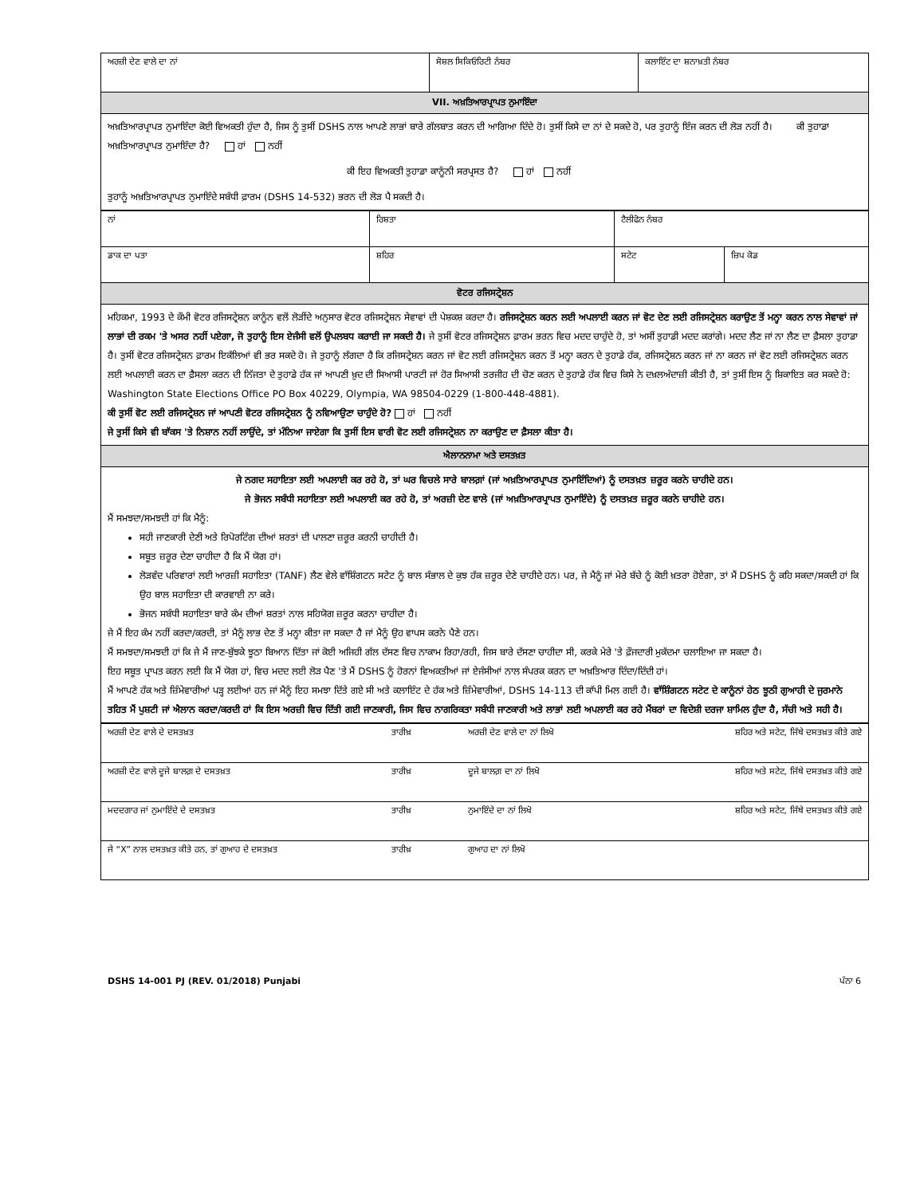| ਅਰਜ਼ੀ ਦੇਣ ਵਾਲੇ ਦਾ ਨਾਂ | ਸੋਸ਼ਲ ਸਿਕਿਓਰਿਟੀ ਨੰਬਰ | ਕਲਾਇੰਟ ਦਾ ਸ਼ਨਾਖ਼ਤੀ ਨੰਬਰ |
| VII. ਅਖ਼ਤਿਆਰਪ੍ਰਾਪਤ ਨੁਮਾਇੰਦਾ | | |
| ਅਖ਼ਤਿਆਰਪ੍ਰਾਪਤ ਨੁਮਾਇੰਦਾ ਕੋਈ ਵਿਅਕਤੀ ਹੁੰਦਾ ਹੈ, ਜਿਸ ਨੂੰ ਤੁਸੀਂ DSHS ਨਾਲ ਆਪਣੇ ਲਾਭਾਂ ਬਾਰੇ ਗੱਲਬਾਤ ਕਰਨ ਦੀ ਆਗਿਆ ਦਿੰਦੇ ਹੋ। ਤੁਸੀਂ ਕਿਸੇ ਦਾ ਨਾਂ ਦੇ ਸਕਦੇ ਹੋ, ਪਰ ਤੁਹਾਨੂੰ ਇੰਜ ਕਰਨ ਦੀ ਲੋੜ ਨਹੀਂ ਹੈ। ਕੀ ਤੁਹਾਡਾ ਅਖ਼ਤਿਆਰਪ੍ਰਾਪਤ ਨੁਮਾਇੰਦਾ ਹੈ? ਹਾਂ ਨਹੀਂ ਕੀ ਇਹ ਵਿਅਕਤੀ ਤੁਹਾਡਾ ਕਾਨੂੰਨੀ ਸਰਪ੍ਰਸਤ ਹੈ? ਹਾਂ ਨਹੀਂ ਤੁਹਾਨੂੰ ਅਖ਼ਤਿਆਰਪ੍ਰਾਪਤ ਨੁਮਾਇੰਦੇ ਸਬੰਧੀ ਫ਼ਾਰਮ (DSHS 14-532) ਭਰਨ ਦੀ ਲੋੜ ਪੈ ਸਕਦੀ ਹੈ। | | |
| ਨਾਂ | ਰਿਸ਼ਤਾ | ਟੈਲੀਫੋਨ ਨੰਬਰ | |
| ਡਾਕ ਦਾ ਪਤਾ | ਸ਼ਹਿਰ | ਸਟੇਟ | ਜ਼ਿਪ ਕੋਡ |
| ਵੋਟਰ ਰਜਿਸਟ੍ਰੇਸ਼ਨ | | | |
| ਮਹਿਕਮਾ, 1993 ਦੇ ਕੌਮੀ ਵੋਟਰ ਰਜਿਸਟ੍ਰੇਸ਼ਨ ਕਾਨੂੰਨ ਵਲੋਂ ਲੋੜੀਂਦੇ ਅਨੁਸਾਰ ਵੋਟਰ ਰਜਿਸਟ੍ਰੇਸ਼ਨ ਸੇਵਾਵਾਂ ਦੀ ਪੇਸ਼ਕਸ਼ ਕਰਦਾ ਹੈ। ਰਜਿਸਟ੍ਰੇਸ਼ਨ ਕਰਨ ਲਈ ਅਪਲਾਈ ਕਰਨ ਜਾਂ ਵੋਟ ਦੇਣ ਲਈ ਰਜਿਸਟ੍ਰੇਸ਼ਨ ਕਰਾਉਣ ਤੋਂ ਮਨ੍ਹਾ ਕਰਨ ਨਾਲ ਸੇਵਾਵਾਂ ਜਾਂ ਲਾਭਾਂ ਦੀ ਰਕਮ 'ਤੇ ਅਸਰ ਨਹੀਂ ਪਏਗਾ, ਜੋ ਤੁਹਾਨੂੰ ਇਸ ਏਜੰਸੀ ਵਲੋਂ ਉਪਲਬਧ ਕਰਾਈ ਜਾ ਸਕਦੀ ਹੈ। ਜੇ ਤੁਸੀਂ ਵੋਟਰ ਰਜਿਸਟ੍ਰੇਸ਼ਨ ਫ਼ਾਰਮ ਭਰਨ ਵਿਚ ਮਦਦ ਚਾਹੁੰਦੇ ਹੋ, ਤਾਂ ਅਸੀਂ ਤੁਹਾਡੀ ਮਦਦ ਕਰਾਂਗੇ। ਮਦਦ ਲੈਣ ਜਾਂ ਨਾ ਲੈਣ ਦਾ ਫ਼ੈਸਲਾ ਤੁਹਾਡਾ ਹੈ। ਤੁਸੀਂ ਵੋਟਰ ਰਜਿਸਟ੍ਰੇਸ਼ਨ ਫ਼ਾਰਮ ਇਕੱਲਿਆਂ ਵੀ ਭਰ ਸਕਦੇ ਹੋ। ਜੇ ਤੁਹਾਨੂੰ ਲੱਗਦਾ ਹੈ ਕਿ ਰਜਿਸਟ੍ਰੇਸ਼ਨ ਕਰਨ ਜਾਂ ਵੋਟ ਲਈ ਰਜਿਸਟ੍ਰੇਸ਼ਨ ਕਰਨ ਤੋਂ ਮਨ੍ਹਾ ਕਰਨ ਦੇ ਤੁਹਾਡੇ ਹੱਕ, ਰਜਿਸਟ੍ਰੇਸ਼ਨ ਕਰਨ ਜਾਂ ਨਾ ਕਰਨ ਜਾਂ ਵੋਟ ਲਈ ਰਜਿਸਟ੍ਰੇਸ਼ਨ ਕਰਨ ਲਈ ਅਪਲਾਈ ਕਰਨ ਦਾ ਫ਼ੈਸਲਾ ਕਰਨ ਦੀ ਨਿੱਜਤਾ ਦੇ ਤੁਹਾਡੇ ਹੱਕ ਜਾਂ ਆਪਣੀ ਖ਼ੁਦ ਦੀ ਸਿਆਸੀ ਪਾਰਟੀ ਜਾਂ ਹੋਰ ਸਿਆਸੀ ਤਰਜੀਹ ਦੀ ਚੋਣ ਕਰਨ ਦੇ ਤੁਹਾਡੇ ਹੱਕ ਵਿਚ ਕਿਸੇ ਨੇ ਦਖ਼ਲਅੰਦਾਜ਼ੀ ਕੀਤੀ ਹੈ, ਤਾਂ ਤੁਸੀਂ ਇਸ ਨੂੰ ਸ਼ਿਕਾਇਤ ਕਰ ਸਕਦੇ ਹੋ: Washington State Elections Office PO Box 40229, Olympia, WA 98504-0229 (1-800-448-4881). ਕੀ ਤੁਸੀਂ ਵੋਟ ਲਈ ਰਜਿਸਟ੍ਰੇਸ਼ਨ ਜਾਂ ਆਪਣੀ ਵੋਟਰ ਰਜਿਸਟ੍ਰੇਸ਼ਨ ਨੂੰ ਨਵਿਆਉਣਾ ਚਾਹੁੰਦੇ ਹੋ? ਹਾਂ ਨਹੀਂ ਜੇ ਤੁਸੀਂ ਕਿਸੇ ਵੀ ਬਾੱਕਸ 'ਤੇ ਨਿਸ਼ਾਨ ਨਹੀਂ ਲਾਉਂਦੇ, ਤਾਂ ਮੰਨਿਆ ਜਾਏਗਾ ਕਿ ਤੁਸੀਂ ਇਸ ਵਾਰੀ ਵੋਟ ਲਈ ਰਜਿਸਟ੍ਰੇਸ਼ਨ ਨਾ ਕਰਾਉਣ ਦਾ ਫ਼ੈਸਲਾ ਕੀਤਾ ਹੈ। | | | |
| ਐਲਾਨਨਾਮਾ ਅਤੇ ਦਸਤਖ਼ਤ | | | |
| ਜੇ ਨਗਦ ਸਹਾਇਤਾ ਲਈ ਅਪਲਾਈ ਕਰ ਰਹੇ ਹੋ, ਤਾਂ ਘਰ ਵਿਚਲੇ ਸਾਰੇ ਬਾਲਗ਼ਾਂ (ਜਾਂ ਅਖ਼ਤਿਆਰਪ੍ਰਾਪਤ ਨੁਮਾਇੰਦਿਆਂ) ਨੂੰ ਦਸਤਖ਼ਤ ਜ਼ਰੂਰ ਕਰਨੇ ਚਾਹੀਦੇ ਹਨ। ਜੇ ਭੋਜਨ ਸਬੰਧੀ ਸਹਾਇਤਾ ਲਈ ਅਪਲਾਈ ਕਰ ਰਹੇ ਹੋ, ਤਾਂ ਅਰਜ਼ੀ ਦੇਣ ਵਾਲੇ (ਜਾਂ ਅਖ਼ਤਿਆਰਪ੍ਰਾਪਤ ਨੁਮਾਇੰਦੇ) ਨੂੰ ਦਸਤਖ਼ਤ ਜ਼ਰੂਰ ਕਰਨੇ ਚਾਹੀਦੇ ਹਨ। ਮੈਂ ਸਮਝਦਾ/ਸਮਝਦੀ ਹਾਂ ਕਿ ਮੈਨੂੰ: ਸਹੀ ਜਾਣਕਾਰੀ ਦੇਣੀ ਅਤੇ ਰਿਪੋਰਟਿੰਗ ਦੀਆਂ ਸ਼ਰਤਾਂ ਦੀ ਪਾਲਣਾ ਜ਼ਰੂਰ ਕਰਨੀ ਚਾਹੀਦੀ ਹੈ। ਸਬੂਤ ਜ਼ਰੂਰ ਦੇਣਾ ਚਾਹੀਦਾ ਹੈ ਕਿ ਮੈਂ ਯੋਗ ਹਾਂ। ਲੋੜਵੰਦ ਪਰਿਵਾਰਾਂ ਲਈ ਆਰਜ਼ੀ ਸਹਾਇਤਾ (TANF) ਲੈਣ ਵੇਲੇ ਵਾੱਸ਼ਿੰਗਟਨ ਸਟੇਟ ਨੂੰ ਬਾਲ ਸੰਭਾਲ ਦੇ ਕੁਝ ਹੱਕ ਜ਼ਰੂਰ ਦੇਣੇ ਚਾਹੀਦੇ ਹਨ। ਪਰ, ਜੇ ਮੈਨੂੰ ਜਾਂ ਮੇਰੇ ਬੱਚੇ ਨੂੰ ਕੋਈ ਖ਼ਤਰਾ ਹੋਏਗਾ, ਤਾਂ ਮੈਂ DSHS ਨੂੰ ਕਹਿ ਸਕਦਾ/ਸਕਦੀ ਹਾਂ ਕਿ ਉਹ ਬਾਲ ਸਹਾਇਤਾ ਦੀ ਕਾਰਵਾਈ ਨਾ ਕਰੇ। ਭੋਜਨ ਸਬੰਧੀ ਸਹਾਇਤਾ ਬਾਰੇ ਕੰਮ ਦੀਆਂ ਸ਼ਰਤਾਂ ਨਾਲ ਸਹਿਯੋਗ ਜ਼ਰੂਰ ਕਰਨਾ ਚਾਹੀਦਾ ਹੈ। ਜੇ ਮੈਂ ਇਹ ਕੰਮ ਨਹੀਂ ਕਰਦਾ/ਕਰਦੀ, ਤਾਂ ਮੈਨੂੰ ਲਾਭ ਦੇਣ ਤੋਂ ਮਨ੍ਹਾ ਕੀਤਾ ਜਾ ਸਕਦਾ ਹੈ ਜਾਂ ਮੈਨੂੰ ਉਹ ਵਾਪਸ ਕਰਨੇ ਪੈਣੇ ਹਨ। ਮੈਂ ਸਮਝਦਾ/ਸਮਝਦੀ ਹਾਂ ਕਿ ਜੇ ਮੈਂ ਜਾਣ-ਬੁੱਝਕੇ ਝੂਠਾ ਬਿਆਨ ਦਿੱਤਾ ਜਾਂ ਕੋਈ ਅਜਿਹੀ ਗੱਲ ਦੱਸਣ ਵਿਚ ਨਾਕਾਮ ਰਿਹਾ/ਰਹੀ, ਜਿਸ ਬਾਰੇ ਦੱਸਣਾ ਚਾਹੀਦਾ ਸੀ, ਕਰਕੇ ਮੇਰੇ 'ਤੇ ਫ਼ੌਜਦਾਰੀ ਮੁਕੱਦਮਾ ਚਲਾਇਆ ਜਾ ਸਕਦਾ ਹੈ। ਇਹ ਸਬੂਤ ਪ੍ਰਾਪਤ ਕਰਨ ਲਈ ਕਿ ਮੈਂ ਯੋਗ ਹਾਂ, ਵਿਚ ਮਦਦ ਲਈ ਲੋੜ ਪੈਣ 'ਤੇ ਮੈਂ DSHS ਨੂੰ ਹੋਰਨਾਂ ਵਿਅਕਤੀਆਂ ਜਾਂ ਏਜੰਸੀਆਂ ਨਾਲ ਸੰਪਰਕ ਕਰਨ ਦਾ ਅਖ਼ਤਿਆਰ ਦਿੰਦਾ/ਦਿੰਦੀ ਹਾਂ। ਮੈਂ ਆਪਣੇ ਹੱਕ ਅਤੇ ਜ਼ਿੰਮੇਵਾਰੀਆਂ ਪੜ੍ਹ ਲਈਆਂ ਹਨ ਜਾਂ ਮੈਨੂੰ ਇਹ ਸਮਝਾ ਦਿੱਤੇ ਗਏ ਸੀ ਅਤੇ ਕਲਾਇੰਟ ਦੇ ਹੱਕ ਅਤੇ ਜ਼ਿੰਮੇਵਾਰੀਆਂ, DSHS 14-113 ਦੀ ਕਾੱਪੀ ਮਿਲ ਗਈ ਹੈ। ਵਾੱਸ਼ਿੰਗਟਨ ਸਟੇਟ ਦੇ ਕਾਨੂੰਨਾਂ ਹੇਠ ਝੂਠੀ ਗੁਆਹੀ ਦੇ ਜੁਰਮਾਨੇ ਤਹਿਤ ਮੈਂ ਪੁਸ਼ਟੀ ਜਾਂ ਐਲਾਨ ਕਰਦਾ/ਕਰਦੀ ਹਾਂ ਕਿ ਇਸ ਅਰਜ਼ੀ ਵਿਚ ਦਿੱਤੀ ਗਈ ਜਾਣਕਾਰੀ, ਜਿਸ ਵਿਚ ਨਾਗਰਿਕਤਾ ਸਬੰਧੀ ਜਾਣਕਾਰੀ ਅਤੇ ਲਾਭਾਂ ਲਈ ਅਪਲਾਈ ਕਰ ਰਹੇ ਮੈਂਬਰਾਂ ਦਾ ਵਿਦੇਸ਼ੀ ਦਰਜਾ ਸ਼ਾਮਿਲ ਹੁੰਦਾ ਹੈ, ਸੱਚੀ ਅਤੇ ਸਹੀ ਹੈ। | | | |
| ਅਰਜ਼ੀ ਦੇਣ ਵਾਲੇ ਦੇ ਦਸਤਖ਼ਤ | ਤਾਰੀਖ਼ | ਅਰਜ਼ੀ ਦੇਣ ਵਾਲੇ ਦਾ ਨਾਂ ਲਿਖੋ | ਸ਼ਹਿਰ ਅਤੇ ਸਟੇਟ, ਜਿੱਥੇ ਦਸਤਖ਼ਤ ਕੀਤੇ ਗਏ |
| ਅਰਜ਼ੀ ਦੇਣ ਵਾਲੇ ਦੂਜੇ ਬਾਲਗ਼ ਦੇ ਦਸਤਖ਼ਤ | ਤਾਰੀਖ਼ | ਦੂਜੇ ਬਾਲਗ਼ ਦਾ ਨਾਂ ਲਿਖੋ | ਸ਼ਹਿਰ ਅਤੇ ਸਟੇਟ, ਜਿੱਥੇ ਦਸਤਖ਼ਤ ਕੀਤੇ ਗਏ |
| ਮਦਦਗਾਰ ਜਾਂ ਨੁਮਾਇੰਦੇ ਦੇ ਦਸਤਖ਼ਤ | ਤਾਰੀਖ਼ | ਨੁਮਾਇੰਦੇ ਦਾ ਨਾਂ ਲਿਖੋ | ਸ਼ਹਿਰ ਅਤੇ ਸਟੇਟ, ਜਿੱਥੇ ਦਸਤਖ਼ਤ ਕੀਤੇ ਗਏ |
| ਜੇ “X” ਨਾਲ ਦਸਤਖ਼ਤ ਕੀਤੇ ਹਨ, ਤਾਂ ਗੁਆਹ ਦੇ ਦਸਤਖ਼ਤ | ਤਾਰੀਖ਼ | ਗੁਆਹ ਦਾ ਨਾਂ ਲਿਖੋ | |
DSHS 14-001 PJ (REV. 01/2018) Punjabi ਪੰਨਾ 6